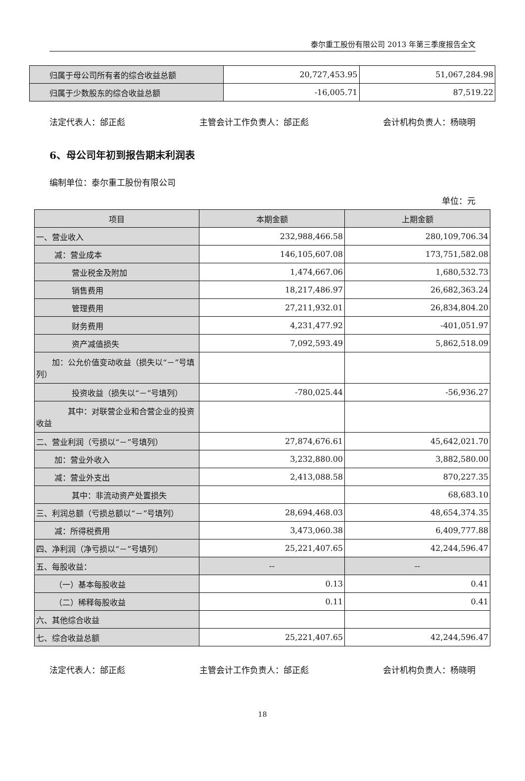泰尔重工股份有限公司 2013 年第三季度报告全文
| 归属于母公司所有者的综合收益总额 | 20,727,453.95 | 51,067,284.98 |
| 归属于少数股东的综合收益总额 | -16,005.71 | 87,519.22 |
法定代表人：邰正彪 主管会计工作负责人：邰正彪 会计机构负责人：杨晓明
6、母公司年初到报告期末利润表
编制单位：泰尔重工股份有限公司
单位：元
| 项目 | 本期金额 | 上期金额 |
| --- | --- | --- |
| 一、营业收入 | 232,988,466.58 | 280,109,706.34 |
| 减：营业成本 | 146,105,607.08 | 173,751,582.08 |
| 营业税金及附加 | 1,474,667.06 | 1,680,532.73 |
| 销售费用 | 18,217,486.97 | 26,682,363.24 |
| 管理费用 | 27,211,932.01 | 26,834,804.20 |
| 财务费用 | 4,231,477.92 | -401,051.97 |
| 资产减值损失 | 7,092,593.49 | 5,862,518.09 |
| 加：公允价值变动收益（损失以“－”号填列） | | |
| 投资收益（损失以“－”号填列） | -780,025.44 | -56,936.27 |
| 其中：对联营企业和合营企业的投资收益 | | |
| 二、营业利润（亏损以“－”号填列） | 27,874,676.61 | 45,642,021.70 |
| 加：营业外收入 | 3,232,880.00 | 3,882,580.00 |
| 减：营业外支出 | 2,413,088.58 | 870,227.35 |
| 其中：非流动资产处置损失 | | 68,683.10 |
| 三、利润总额（亏损总额以“－”号填列） | 28,694,468.03 | 48,654,374.35 |
| 减：所得税费用 | 3,473,060.38 | 6,409,777.88 |
| 四、净利润（净亏损以“－”号填列） | 25,221,407.65 | 42,244,596.47 |
| 五、每股收益： | -- | -- |
| （一）基本每股收益 | 0.13 | 0.41 |
| （二）稀释每股收益 | 0.11 | 0.41 |
| 六、其他综合收益 | | |
| 七、综合收益总额 | 25,221,407.65 | 42,244,596.47 |
法定代表人：邰正彪 主管会计工作负责人：邰正彪 会计机构负责人：杨晓明
18